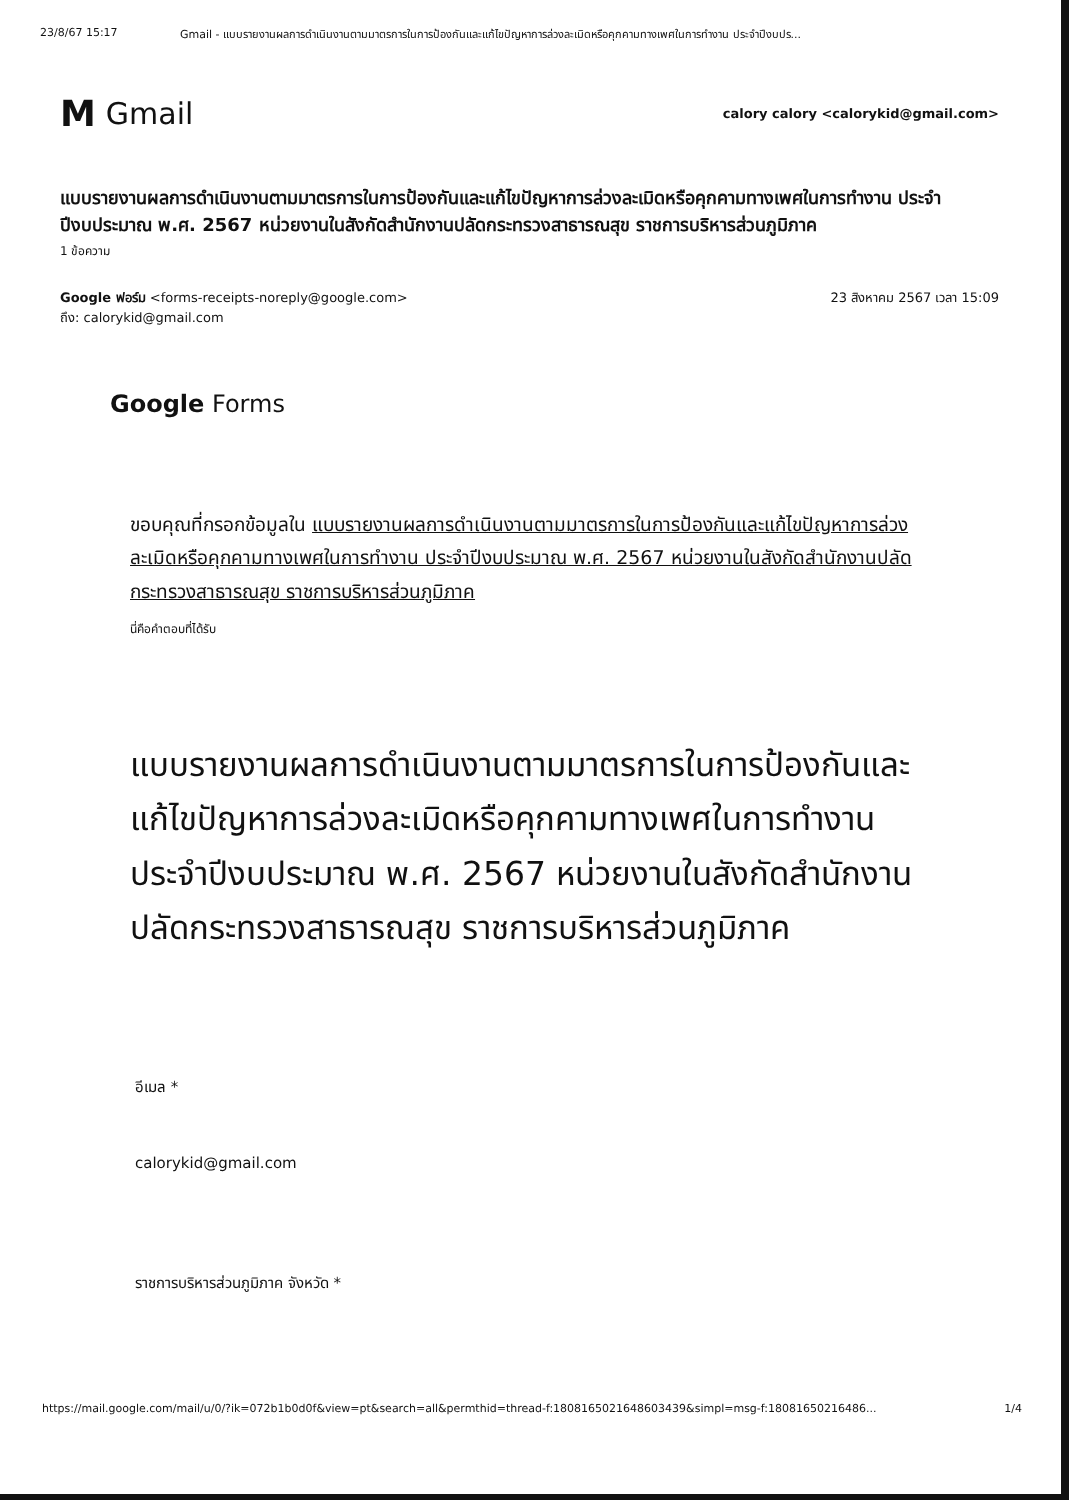23/8/67 15:17 Gmail - แบบรายงานผลการดำเนินงานตามมาตรการในการป้องกันและแก้ไขปัญหาการล่วงละเมิดหรือคุกคามทางเพศในการทำงาน ประจำปีงบปร...
M Gmail
calory calory <calorykid@gmail.com>
แบบรายงานผลการดำเนินงานตามมาตรการในการป้องกันและแก้ไขปัญหาการล่วงละเมิดหรือคุกคามทางเพศในการทำงาน ประจำปีงบประมาณ พ.ศ. 2567 หน่วยงานในสังกัดสำนักงานปลัดกระทรวงสาธารณสุข ราชการบริหารส่วนภูมิภาค
1 ข้อความ
Google ฟอร์ม <forms-receipts-noreply@google.com>
ถึง: calorykid@gmail.com
23 สิงหาคม 2567 เวลา 15:09
Google Forms
ขอบคุณที่กรอกข้อมูลใน แบบรายงานผลการดำเนินงานตามมาตรการในการป้องกันและแก้ไขปัญหาการล่วงละเมิดหรือคุกคามทางเพศในการทำงาน ประจำปีงบประมาณ พ.ศ. 2567 หน่วยงานในสังกัดสำนักงานปลัดกระทรวงสาธารณสุข ราชการบริหารส่วนภูมิภาค
นี่คือคำตอบที่ได้รับ
แบบรายงานผลการดำเนินงานตามมาตรการในการป้องกันและแก้ไขปัญหาการล่วงละเมิดหรือคุกคามทางเพศในการทำงาน ประจำปีงบประมาณ พ.ศ. 2567 หน่วยงานในสังกัดสำนักงานปลัดกระทรวงสาธารณสุข ราชการบริหารส่วนภูมิภาค
อีเมล *
calorykid@gmail.com
ราชการบริหารส่วนภูมิภาค จังหวัด *
https://mail.google.com/mail/u/0/?ik=072b1b0d0f&view=pt&search=all&permthid=thread-f:1808165021648603439&simpl=msg-f:18081650216486... 1/4